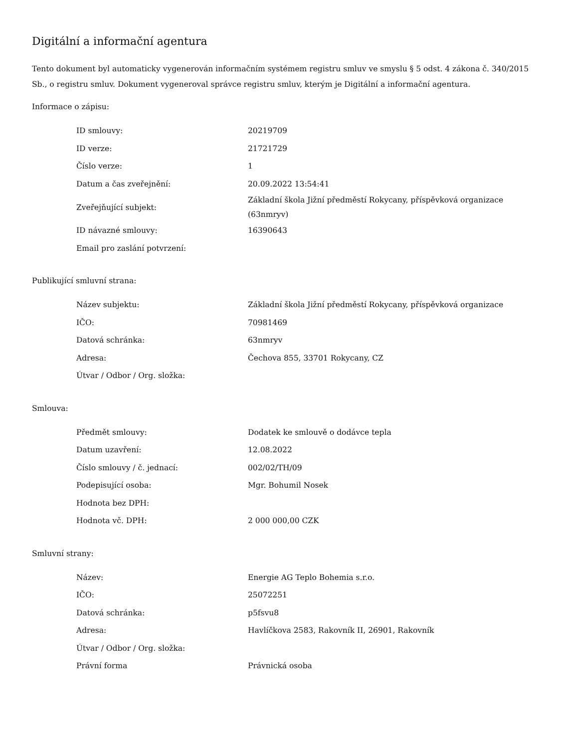Digitální a informační agentura
Tento dokument byl automaticky vygenerován informačním systémem registru smluv ve smyslu § 5 odst. 4 zákona č. 340/2015 Sb., o registru smluv. Dokument vygeneroval správce registru smluv, kterým je Digitální a informační agentura.
Informace o zápisu:
| ID smlouvy: | 20219709 |
| ID verze: | 21721729 |
| Číslo verze: | 1 |
| Datum a čas zveřejnění: | 20.09.2022 13:54:41 |
| Zveřejňující subjekt: | Základní škola Jižní předměstí Rokycany, příspěvková organizace (63nmryv) |
| ID návazné smlouvy: | 16390643 |
| Email pro zaslání potvrzení: | |
Publikující smluvní strana:
| Název subjektu: | Základní škola Jižní předměstí Rokycany, příspěvková organizace |
| IČO: | 70981469 |
| Datová schránka: | 63nmryv |
| Adresa: | Čechova 855, 33701 Rokycany, CZ |
| Útvar / Odbor / Org. složka: | |
Smlouva:
| Předmět smlouvy: | Dodatek ke smlouvě o dodávce tepla |
| Datum uzavření: | 12.08.2022 |
| Číslo smlouvy / č. jednací: | 002/02/TH/09 |
| Podepisující osoba: | Mgr. Bohumil Nosek |
| Hodnota bez DPH: | |
| Hodnota vč. DPH: | 2 000 000,00 CZK |
Smluvní strany:
| Název: | Energie AG Teplo Bohemia s.r.o. |
| IČO: | 25072251 |
| Datová schránka: | p5fsvu8 |
| Adresa: | Havlíčkova 2583, Rakovník II, 26901, Rakovník |
| Útvar / Odbor / Org. složka: | |
| Právní forma | Právnická osoba |